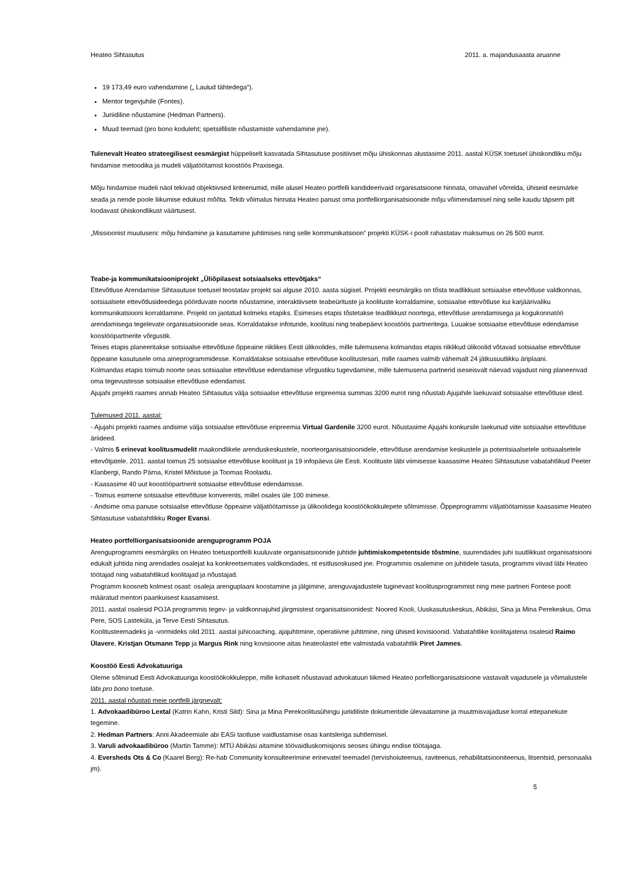Heateo Sihtasutus 2011. a. majandusaasta aruanne
19 173,49 euro vahendamine („ Laulud tähtedega“).
Mentor tegevjuhile (Fontes).
Juriidiline nõustamine (Hedman Partners).
Muud teemad (pro bono koduleht; spetsiifiliste nõustamiste vahendamine jne).
Tulenevalt Heateo strateegilisest eesmärgist hüppeliselt kasvatada Sihtasutuse positiivset mõju ühiskonnas alustasime 2011. aastal KÜSK toetusel ühiskondliku mõju hindamise metoodika ja mudeli väljatöötamist koostöös Praxisega.
Mõju hindamise mudeli näol tekivad objektiivsed kriteeriumid, mille alusel Heateo portfelli kandideerivaid organisatsioone hinnata, omavahel võrrelda, ühiseid eesmärke seada ja nende poole liikumise edukust mõõta. Tekib võimalus hinnata Heateo panust oma portfelliorganisatsioonide mõju võimendamisel ning selle kaudu täpsem pilt loodavast ühiskondlikust väärtusest.
„Missioonist muutuseni: mõju hindamine ja kasutamine juhtimises ning selle kommunikatsioon“ projekti KÜSK-i poolt rahastatav maksumus on 26 500 eurot.
Teabe-ja kommunikatsiooniprojekt „Üliõpilasest sotsiaalseks ettevõtjaks“
Ettevõtluse Arendamise Sihtasutuse toetusel teostatav projekt sai alguse 2010. aasta sügisel. Projekti eesmärgiks on tõsta teadlikkust sotsiaalse ettevõtluse valdkonnas, sotsiaalsete ettevõtlusideedega pöörduvate noorte nõustamine, interaktiivsete teabeürituste ja koolituste korraldamine, sotsiaalse ettevõtluse kui karjäärivaliku kommunikatsiooni korraldamine. Projekt on jaotatud kolmeks etapiks. Esimeses etapis tõstetakse teadlikkust noortega, ettevõtluse arendamisega ja kogukonnatöö arendamisega tegelevate organisatsioonide seas. Korraldatakse infotunde, koolitusi ning teabepäevi koostöös partneritega. Luuakse sotsiaalse ettevõtluse edendamise koostööpartnerite võrgustik.
Teises etapis planeeritakse sotsiaalse ettevõtluse õppeaine riiklikes Eesti ülikoolides, mille tulemusena kolmandas etapis riiklikud ülikoolid võtavad sotsiaalse ettevõtluse õppeaine kasutusele oma aineprogrammidesse. Korraldatakse sotsiaalse ettevõtluse koolitustesari, mille raames valmib vähemalt 24 jätkusuutlikku äriplaani.
Kolmandas etapis toimub noorte seas sotsiaalse ettevõtluse edendamise võrgustiku tugevdamine, mille tulemusena partnerid iseseisvalt näevad vajadust ning planeerivad oma tegevustesse sotsiaalse ettevõtluse edendamist.
Ajujahi projekti raames annab Heateo Sihtasutus välja sotsiaalse ettevõtluse eripreemia summas 3200 eurot ning nõustab Ajujahile laekuvaid sotsiaalse ettevõtluse ideid.
Tulemused 2011. aastal:
- Ajujahi projekti raames andsime välja sotsiaalse ettevõtluse eripreemia Virtual Gardenile 3200 eurot. Nõustasime Ajujahi konkursile laekunud viite sotsiaalse ettevõtluse äriideed.
- Valmis 5 erinevat koolitusmudelit maakondlikele arenduskeskustele, noorteorganisatsioonidele, ettevõtluse arendamise keskustele ja potentsiaalsetele sotsiaalsetele ettevõtjatele. 2011. aastal toimus 25 sotsiaalse ettevõtluse koolitust ja 19 infopäeva üle Eesti. Koolituste läbi viimisesse kaasasime Heateo Sihtasutuse vabatahtlikud Peeter Klanbergi, Rando Pärna, Kristel Mõistuse ja Toomas Roolaidu.
- Kaasasime 40 uut koostööpartnerit sotsiaalse ettevõtluse edendamisse.
- Toimus esimene sotsiaalse ettevõtluse konverents, millel osales üle 100 inimese.
- Andsime oma panuse sotsiaalse ettevõtluse õppeaine väljatöötamisse ja ülikoolidega koostöökokkulepete sõlmimisse. Õppeprogrammi väljatöötamisse kaasasime Heateo Sihtasutuse vabatahtlikku Roger Evansi.
Heateo portfelliorganisatsioonide arenguprogramm POJA
Arenguprogrammi eesmärgiks on Heateo toetusportfelli kuuluvate organisatsioonide juhtide juhtimiskompetentside tõstmine, suurendades juhi suutlikkust organisatsiooni edukalt juhtida ning arendades osalejat ka konkreetsemates valdkondades, nt esitlusoskused jne. Programmis osalemine on juhtidele tasuta, programmi viivad läbi Heateo töötajad ning vabatahtlikud koolitajad ja nõustajad.
Programm koosneb kolmest osast: osaleja arenguplaani koostamine ja jälgimine, arenguvajadustele tuginevast koolitusprogrammist ning meie partneri Fontese poolt määratud mentori paarikuisest kaasamisest.
2011. aastal osalesid POJA programmis tegev- ja valdkonnajuhid järgmistest organisatsioonidest: Noored Kooli, Uuskasutuskeskus, Abikäsi, Sina ja Mina Perekeskus, Oma Pere, SOS Lasteküla, ja Terve Eesti Sihtasutus.
Koolitusteemadeks ja -vormideks olid 2011. aastal juhicoaching, ajajuhtimine, operatiivne juhtimine, ning ühised kovisioonid. Vabatahtlike koolitajatena osalesid Raimo Ülavere, Kristjan Otsmann Tepp ja Margus Rink ning kovisioone aitas heateolastel ette valmistada vabatahtlik Piret Jamnes.
Koostöö Eesti Advokatuuriga
Oleme sõlminud Eesti Advokatuuriga koostöökokkuleppe, mille kohaselt nõustavad advokatuuri liikmed Heateo porfelliorganisatsioone vastavalt vajadusele ja võimalustele läbi pro bono toetuse.
2011. aastal nõustati meie portfelli järgnevalt:
1. Advokaadibüroo Lextal (Katrin Kahn, Kristi Sild): Sina ja Mina Perekoolitusühingu juriidiliste dokumentide ülevaatamine ja muutmisvajaduse korral ettepanekute tegemine.
2. Hedman Partners: Anni Akadeemiale abi EASi taotluse vaidlustamise osas kantsleriga suhtlemisel.
3. Varuli advokaadibüroo (Martin Tamme): MTÜ Abikäsi aitamine töövaidluskomisjonis seoses ühingu endise töötajaga.
4. Eversheds Ots & Co (Kaarel Berg): Re-hab Community konsulteerimine erinevatel teemadel (tervishoiuteenus, raviteenus, rehabilitatsiooniteenus, litsentsid, personaalia jm).
5